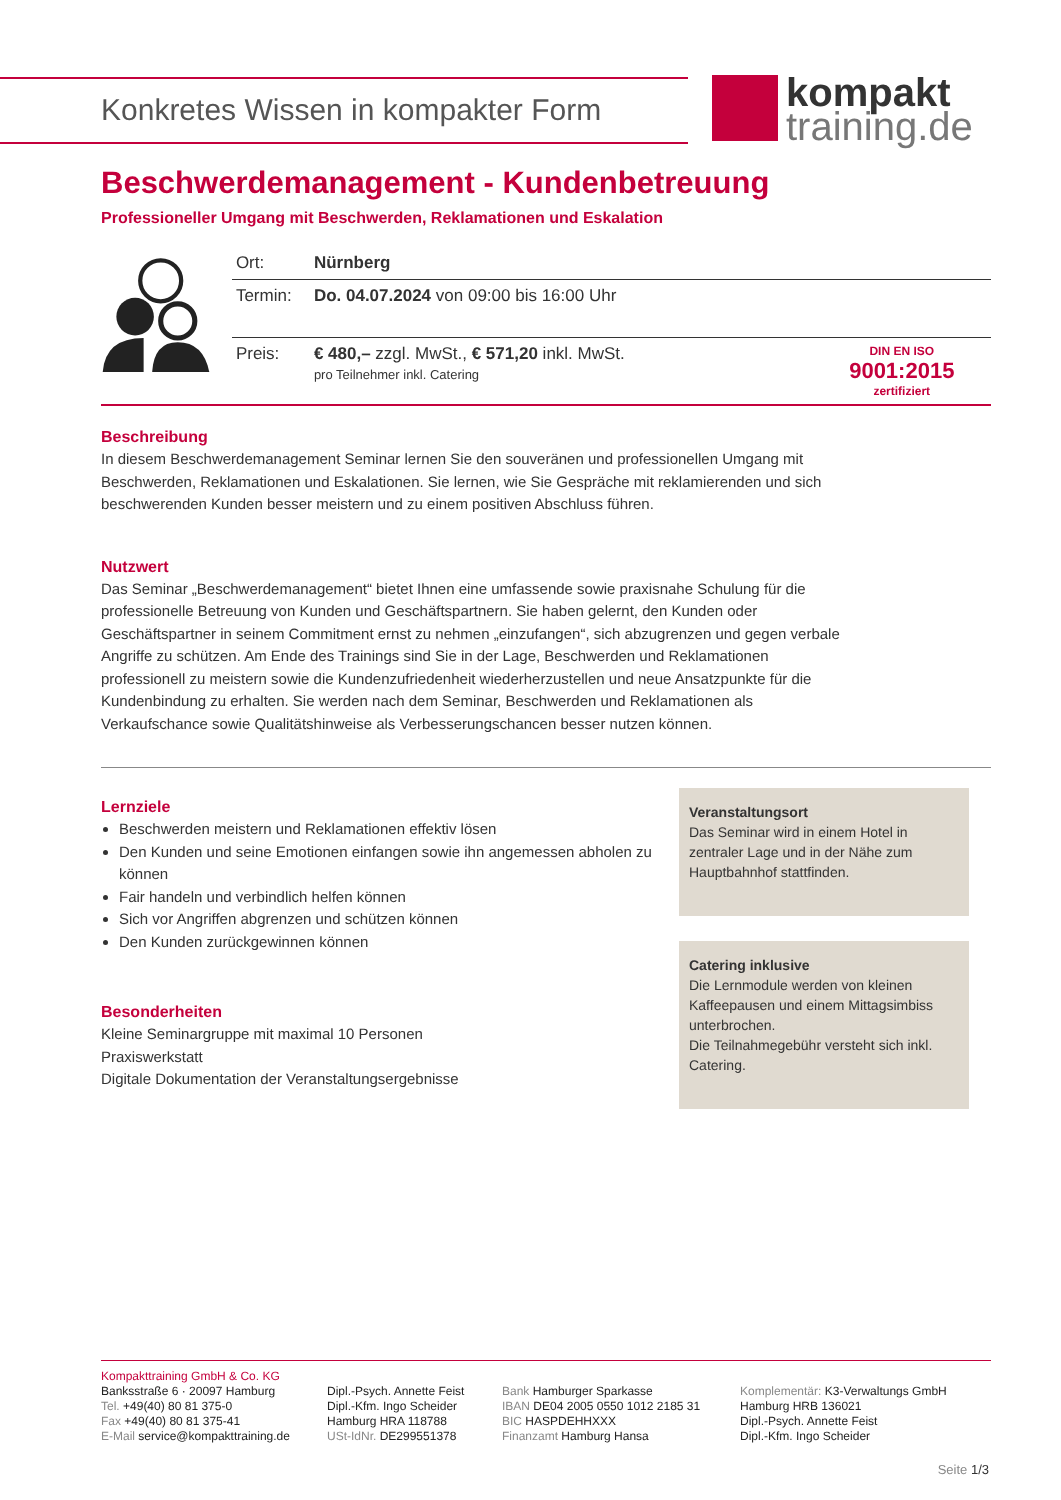Konkretes Wissen in kompakter Form
kompakt
training.de
Beschwerdemanagement - Kundenbetreuung
Professioneller Umgang mit Beschwerden, Reklamationen und Eskalation
| Ort: | Nürnberg | |
| Termin: | Do. 04.07.2024 von 09:00 bis 16:00 Uhr | |
| Preis: | € 480,– zzgl. MwSt., € 571,20 inkl. MwSt. pro Teilnehmer inkl. Catering | DIN EN ISO 9001:2015 zertifiziert |
Beschreibung
In diesem Beschwerdemanagement Seminar lernen Sie den souveränen und professionellen Umgang mit Beschwerden, Reklamationen und Eskalationen. Sie lernen, wie Sie Gespräche mit reklamierenden und sich beschwerenden Kunden besser meistern und zu einem positiven Abschluss führen.
Nutzwert
Das Seminar „Beschwerdemanagement“ bietet Ihnen eine umfassende sowie praxisnahe Schulung für die professionelle Betreuung von Kunden und Geschäftspartnern. Sie haben gelernt, den Kunden oder Geschäftspartner in seinem Commitment ernst zu nehmen „einzufangen“, sich abzugrenzen und gegen verbale Angriffe zu schützen. Am Ende des Trainings sind Sie in der Lage, Beschwerden und Reklamationen professionell zu meistern sowie die Kundenzufriedenheit wiederherzustellen und neue Ansatzpunkte für die Kundenbindung zu erhalten. Sie werden nach dem Seminar, Beschwerden und Reklamationen als Verkaufschance sowie Qualitätshinweise als Verbesserungschancen besser nutzen können.
Lernziele
Beschwerden meistern und Reklamationen effektiv lösen
Den Kunden und seine Emotionen einfangen sowie ihn angemessen abholen zu können
Fair handeln und verbindlich helfen können
Sich vor Angriffen abgrenzen und schützen können
Den Kunden zurückgewinnen können
Besonderheiten
Kleine Seminargruppe mit maximal 10 Personen
Praxiswerkstatt
Digitale Dokumentation der Veranstaltungsergebnisse
Veranstaltungsort
Das Seminar wird in einem Hotel in zentraler Lage und in der Nähe zum Hauptbahnhof stattfinden.
Catering inklusive
Die Lernmodule werden von kleinen Kaffeepausen und einem Mittagsimbiss unterbrochen.
Die Teilnahmegebühr versteht sich inkl. Catering.
Kompakttraining GmbH & Co. KG
Banksstraße 6 · 20097 Hamburg
Tel. +49(40) 80 81 375-0
Fax +49(40) 80 81 375-41
E-Mail service@kompakttraining.de
Dipl.-Psych. Annette Feist
Dipl.-Kfm. Ingo Scheider
Hamburg HRA 118788
USt-IdNr. DE299551378
Bank Hamburger Sparkasse
IBAN DE04 2005 0550 1012 2185 31
BIC HASPDEHHXXX
Finanzamt Hamburg Hansa
Komplementär: K3-Verwaltungs GmbH
Hamburg HRB 136021
Dipl.-Psych. Annette Feist
Dipl.-Kfm. Ingo Scheider
Seite 1/3